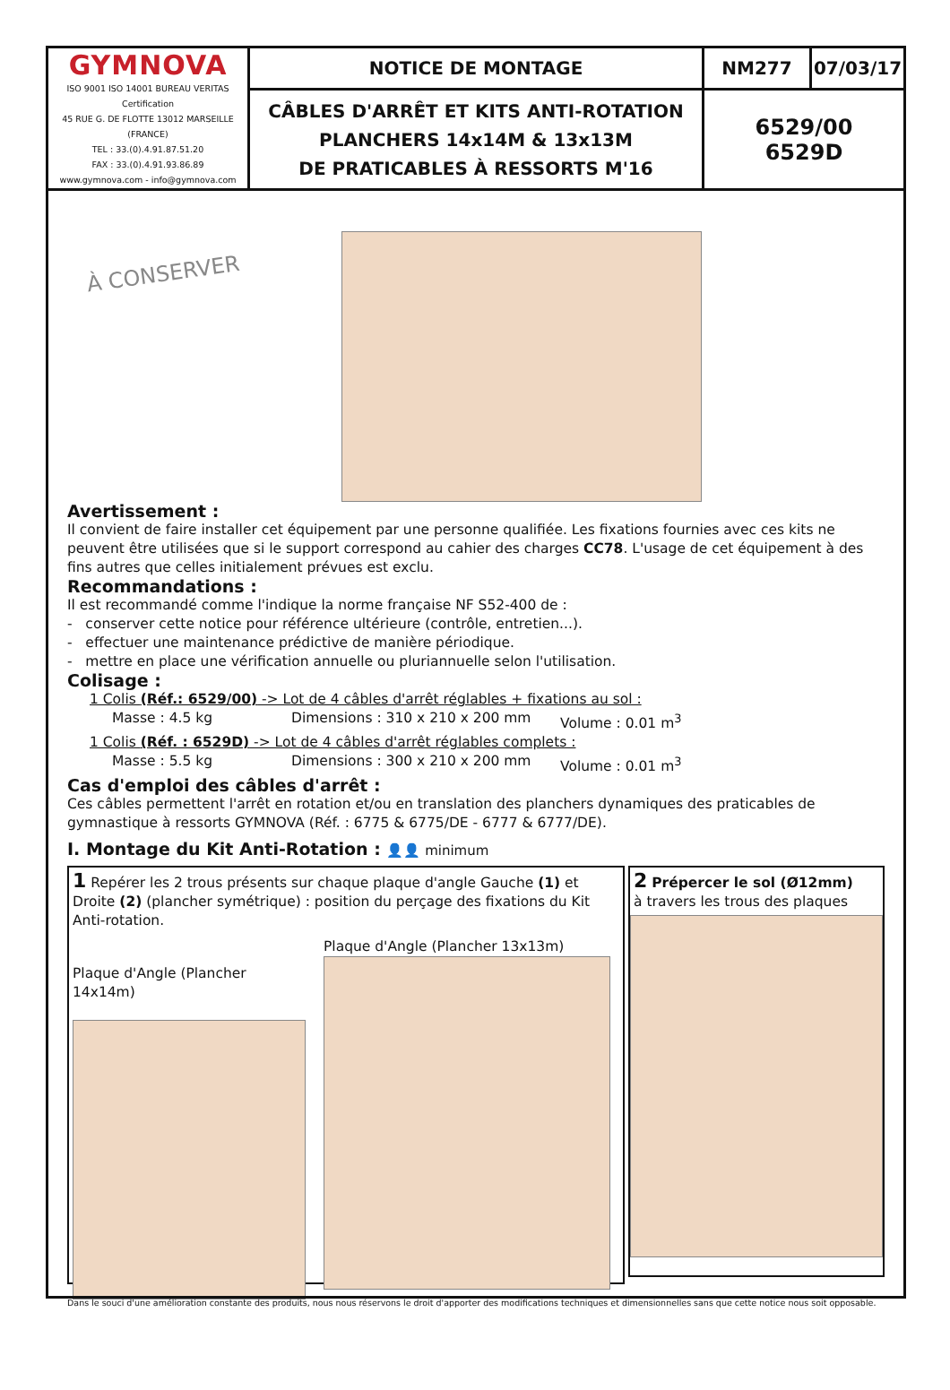| GYMNOVA ISO 9001 ISO 14001 BUREAU VERITAS Certification 45 RUE G. DE FLOTTE 13012 MARSEILLE (FRANCE) TEL : 33.(0).4.91.87.51.20 FAX : 33.(0).4.91.93.86.89 www.gymnova.com - info@gymnova.com | NOTICE DE MONTAGE | NM277 | 07/03/17 |
| | CÂBLES D'ARRÊT ET KITS ANTI-ROTATION PLANCHERS 14x14M & 13x13M DE PRATICABLES À RESSORTS M'16 | 6529/00 6529D | |
À CONSERVER
Avertissement :
Il convient de faire installer cet équipement par une personne qualifiée. Les fixations fournies avec ces kits ne peuvent être utilisées que si le support correspond au cahier des charges CC78. L'usage de cet équipement à des fins autres que celles initialement prévues est exclu.
Recommandations :
Il est recommandé comme l'indique la norme française NF S52-400 de :
- conserver cette notice pour référence ultérieure (contrôle, entretien...).
- effectuer une maintenance prédictive de manière périodique.
- mettre en place une vérification annuelle ou pluriannuelle selon l'utilisation.
Colisage :
1 Colis (Réf.: 6529/00) -> Lot de 4 câbles d'arrêt réglables + fixations au sol :
Masse : 4.5 kg Dimensions : 310 x 210 x 200 mm Volume : 0.01 m<sup>3</sup>
1 Colis (Réf. : 6529D) -> Lot de 4 câbles d'arrêt réglables complets :
Masse : 5.5 kg Dimensions : 300 x 210 x 200 mm Volume : 0.01 m<sup>3</sup>
Cas d'emploi des câbles d'arrêt :
Ces câbles permettent l'arrêt en rotation et/ou en translation des planchers dynamiques des praticables de gymnastique à ressorts GYMNOVA (Réf. : 6775 & 6775/DE - 6777 & 6777/DE).
I. Montage du Kit Anti-Rotation : 👤👤 minimum
1 Repérer les 2 trous présents sur chaque plaque d'angle Gauche (1) et Droite (2) (plancher symétrique) : position du perçage des fixations du Kit Anti-rotation.
Plaque d'Angle (Plancher 14x14m)
Plaque d'Angle (Plancher 13x13m)
2 Prépercer le sol (Ø12mm)
à travers les trous des plaques
Dans le souci d'une amélioration constante des produits, nous nous réservons le droit d'apporter des modifications techniques et dimensionnelles sans que cette notice nous soit opposable.